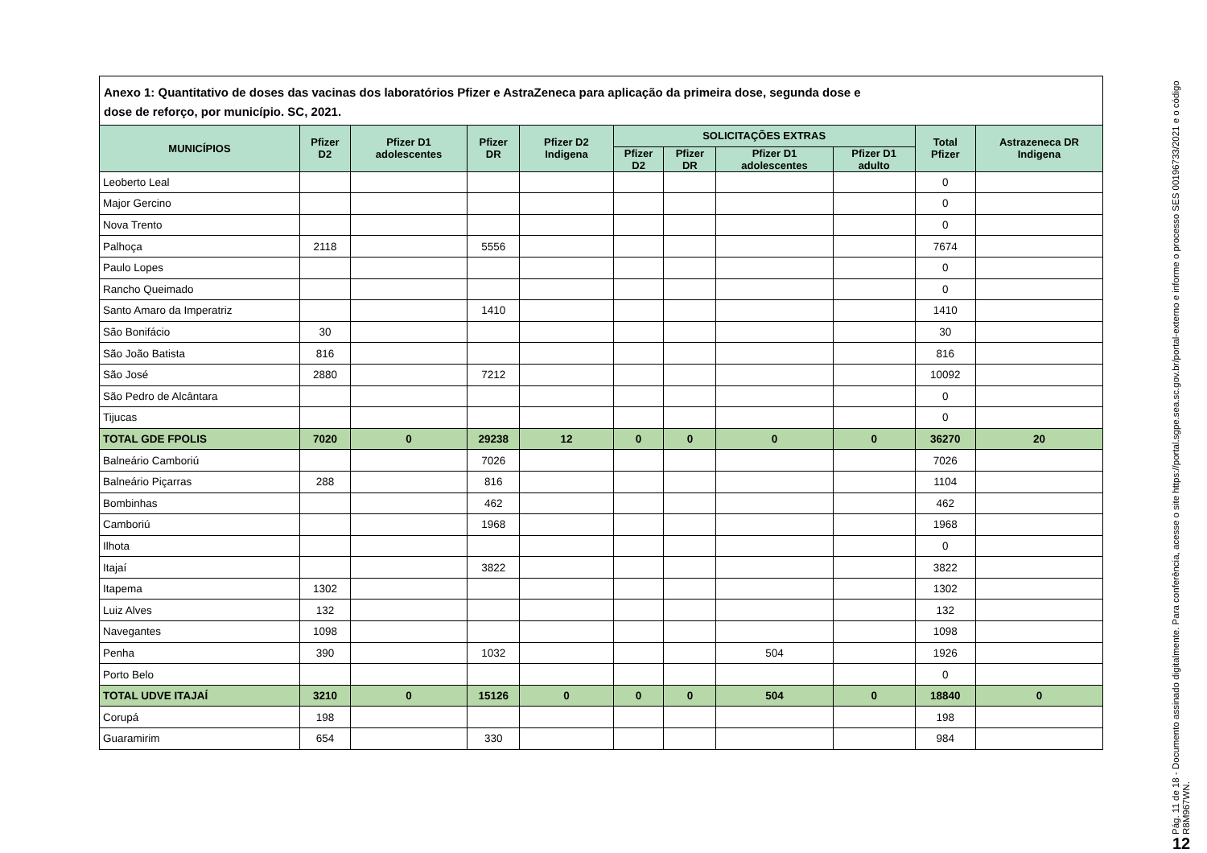Anexo 1: Quantitativo de doses das vacinas dos laboratórios Pfizer e AstraZeneca para aplicação da primeira dose, segunda dose e
dose de reforço, por município. SC, 2021.
| MUNICÍPIOS | Pfizer D2 | Pfizer D1 adolescentes | Pfizer DR | Pfizer D2 Indigena | SOLICITAÇÕES EXTRAS | | | | Total Pfizer | Astrazeneca DR Indigena |
| --- | --- | --- | --- | --- | --- | --- | --- | --- | --- | --- |
| | | | | | Pfizer D2 | Pfizer DR | Pfizer D1 adolescentes | Pfizer D1 adulto | | |
| Leoberto Leal | | | | | | | | | 0 | |
| Major Gercino | | | | | | | | | 0 | |
| Nova Trento | | | | | | | | | 0 | |
| Palhoça | 2118 | | 5556 | | | | | | 7674 | |
| Paulo Lopes | | | | | | | | | 0 | |
| Rancho Queimado | | | | | | | | | 0 | |
| Santo Amaro da Imperatriz | | | 1410 | | | | | | 1410 | |
| São Bonifácio | 30 | | | | | | | | 30 | |
| São João Batista | 816 | | | | | | | | 816 | |
| São José | 2880 | | 7212 | | | | | | 10092 | |
| São Pedro de Alcântara | | | | | | | | | 0 | |
| Tijucas | | | | | | | | | 0 | |
| TOTAL GDE FPOLIS | 7020 | 0 | 29238 | 12 | 0 | 0 | 0 | 0 | 36270 | 20 |
| Balneário Camboriú | | | 7026 | | | | | | 7026 | |
| Balneário Piçarras | 288 | | 816 | | | | | | 1104 | |
| Bombinhas | | | 462 | | | | | | 462 | |
| Camboriú | | | 1968 | | | | | | 1968 | |
| Ilhota | | | | | | | | | 0 | |
| Itajaí | | | 3822 | | | | | | 3822 | |
| Itapema | 1302 | | | | | | | | 1302 | |
| Luiz Alves | 132 | | | | | | | | 132 | |
| Navegantes | 1098 | | | | | | | | 1098 | |
| Penha | 390 | | 1032 | | | | 504 | | 1926 | |
| Porto Belo | | | | | | | | | 0 | |
| TOTAL UDVE ITAJAÍ | 3210 | 0 | 15126 | 0 | 0 | 0 | 504 | 0 | 18840 | 0 |
| Corupá | 198 | | | | | | | | 198 | |
| Guaramirim | 654 | | 330 | | | | | | 984 | |
Pág. 11 de 18 - Documento assinado digitalmente. Para conferência, acesse o site https://portal.sgpe.sea.sc.gov.br/portal-externo e informe o processo SES 00196733/2021 e o código R8M967WN.
12